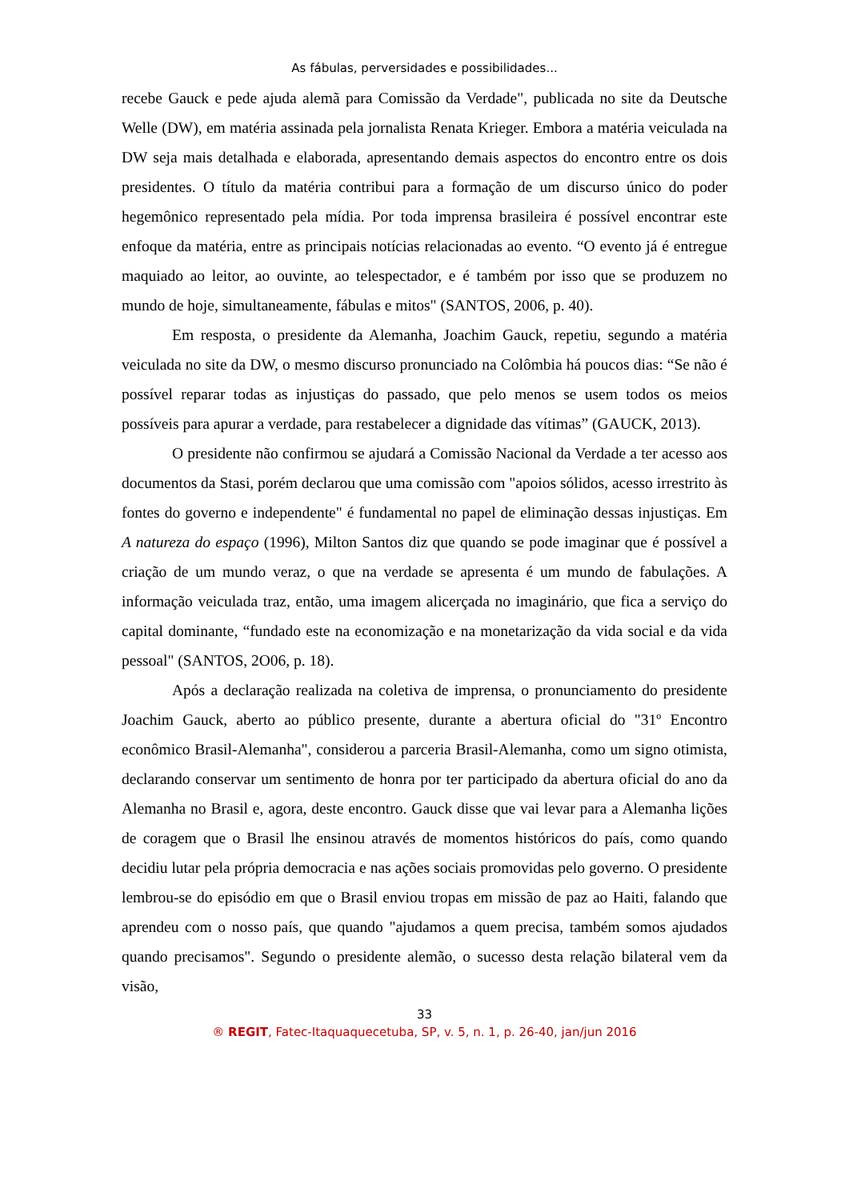As fábulas, perversidades e possibilidades...
recebe Gauck e pede ajuda alemã para Comissão da Verdade", publicada no site da Deutsche Welle (DW), em matéria assinada pela jornalista Renata Krieger. Embora a matéria veiculada na DW seja mais detalhada e elaborada, apresentando demais aspectos do encontro entre os dois presidentes. O título da matéria contribui para a formação de um discurso único do poder hegemônico representado pela mídia. Por toda imprensa brasileira é possível encontrar este enfoque da matéria, entre as principais notícias relacionadas ao evento. “O evento já é entregue maquiado ao leitor, ao ouvinte, ao telespectador, e é também por isso que se produzem no mundo de hoje, simultaneamente, fábulas e mitos" (SANTOS, 2006, p. 40).
Em resposta, o presidente da Alemanha, Joachim Gauck, repetiu, segundo a matéria veiculada no site da DW, o mesmo discurso pronunciado na Colômbia há poucos dias: “Se não é possível reparar todas as injustiças do passado, que pelo menos se usem todos os meios possíveis para apurar a verdade, para restabelecer a dignidade das vítimas” (GAUCK, 2013).
O presidente não confirmou se ajudará a Comissão Nacional da Verdade a ter acesso aos documentos da Stasi, porém declarou que uma comissão com "apoios sólidos, acesso irrestrito às fontes do governo e independente" é fundamental no papel de eliminação dessas injustiças. Em A natureza do espaço (1996), Milton Santos diz que quando se pode imaginar que é possível a criação de um mundo veraz, o que na verdade se apresenta é um mundo de fabulações. A informação veiculada traz, então, uma imagem alicerçada no imaginário, que fica a serviço do capital dominante, “fundado este na economização e na monetarização da vida social e da vida pessoal" (SANTOS, 2O06, p. 18).
Após a declaração realizada na coletiva de imprensa, o pronunciamento do presidente Joachim Gauck, aberto ao público presente, durante a abertura oficial do "31º Encontro econômico Brasil-Alemanha", considerou a parceria Brasil-Alemanha, como um signo otimista, declarando conservar um sentimento de honra por ter participado da abertura oficial do ano da Alemanha no Brasil e, agora, deste encontro. Gauck disse que vai levar para a Alemanha lições de coragem que o Brasil lhe ensinou através de momentos históricos do país, como quando decidiu lutar pela própria democracia e nas ações sociais promovidas pelo governo. O presidente lembrou-se do episódio em que o Brasil enviou tropas em missão de paz ao Haiti, falando que aprendeu com o nosso país, que quando "ajudamos a quem precisa, também somos ajudados quando precisamos". Segundo o presidente alemão, o sucesso desta relação bilateral vem da visão,
33
® REGIT, Fatec-Itaquaquecetuba, SP, v. 5, n. 1, p. 26-40, jan/jun 2016